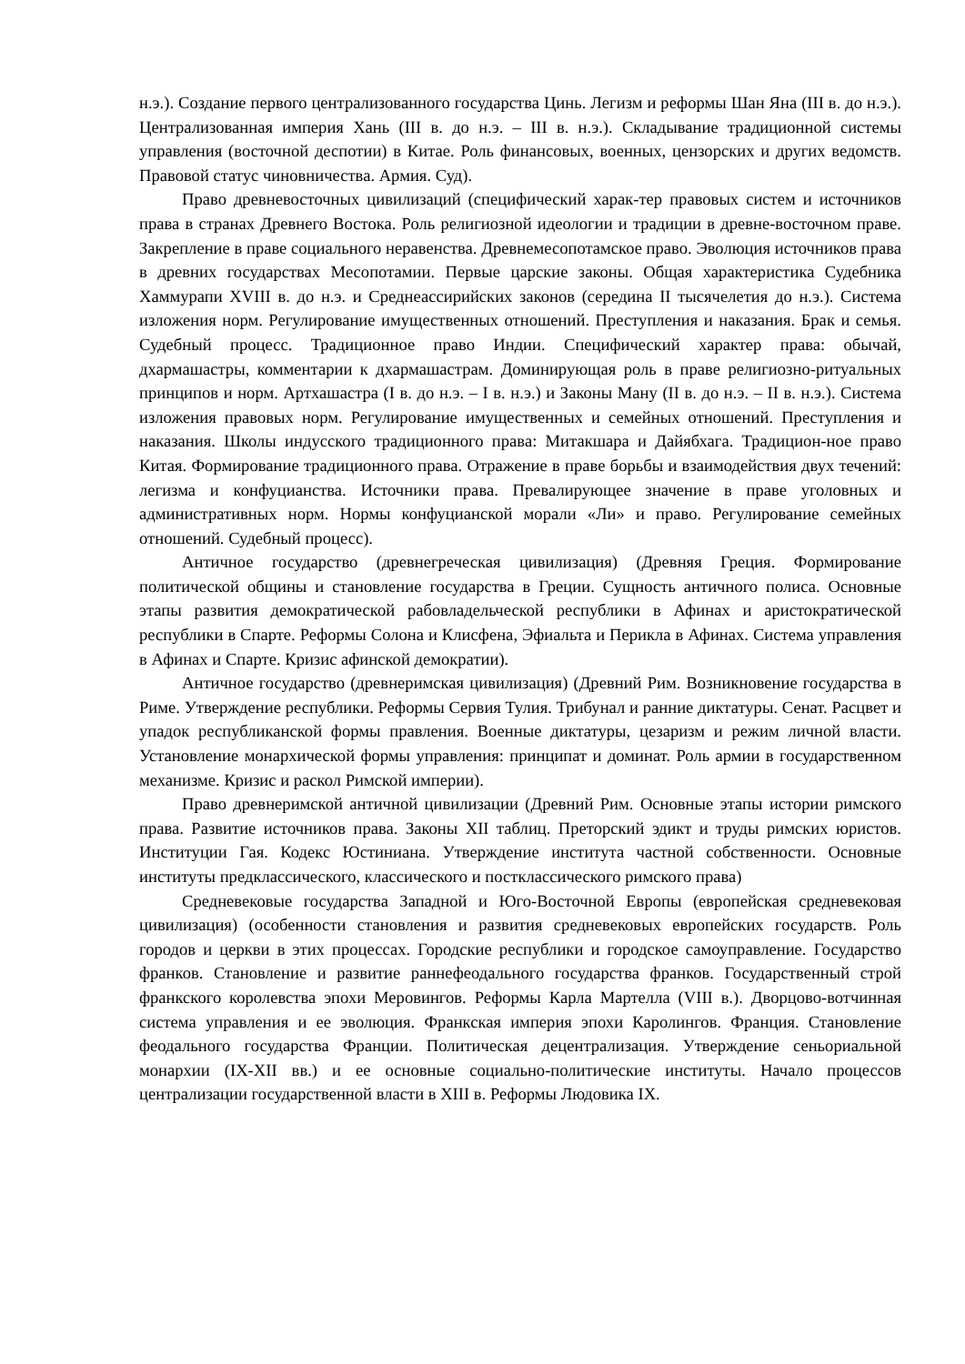н.э.). Создание первого централизованного государства Цинь. Легизм и реформы Шан Яна (III в. до н.э.). Централизованная империя Хань (III в. до н.э. – III в. н.э.). Складывание традиционной системы управления (восточной деспотии) в Китае. Роль финансовых, военных, цензорских и других ведомств. Правовой статус чиновничества. Армия. Суд).
Право древневосточных цивилизаций (специфический харак-тер правовых систем и источников права в странах Древнего Востока. Роль религиозной идеологии и традиции в древне-восточном праве. Закрепление в праве социального неравенства. Древнемесопотамское право. Эволюция источников права в древних государствах Месопотамии. Первые царские законы. Общая характеристика Судебника Хаммурапи XVIII в. до н.э. и Среднеассирийских законов (середина II тысячелетия до н.э.). Система изложения норм. Регулирование имущественных отношений. Преступления и наказания. Брак и семья. Судебный процесс. Традиционное право Индии. Специфический характер права: обычай, дхармашастры, комментарии к дхармашастрам. Доминирующая роль в праве религиозно-ритуальных принципов и норм. Артхашастра (I в. до н.э. – I в. н.э.) и Законы Ману (II в. до н.э. – II в. н.э.). Система изложения правовых норм. Регулирование имущественных и семейных отношений. Преступления и наказания. Школы индусского традиционного права: Митакшара и Дайябхага. Традицион-ное право Китая. Формирование традиционного права. Отражение в праве борьбы и взаимодействия двух течений: легизма и конфуцианства. Источники права. Превалирующее значение в праве уголовных и административных норм. Нормы конфуцианской морали «Ли» и право. Регулирование семейных отношений. Судебный процесс).
Античное государство (древнегреческая цивилизация) (Древняя Греция. Формирование политической общины и становление государства в Греции. Сущность античного полиса. Основные этапы развития демократической рабовладельческой республики в Афинах и аристократической республики в Спарте. Реформы Солона и Клисфена, Эфиальта и Перикла в Афинах. Система управления в Афинах и Спарте. Кризис афинской демократии).
Античное государство (древнеримская цивилизация) (Древний Рим. Возникновение государства в Риме. Утверждение республики. Реформы Сервия Тулия. Трибунал и ранние диктатуры. Сенат. Расцвет и упадок республиканской формы правления. Военные диктатуры, цезаризм и режим личной власти. Установление монархической формы управления: принципат и доминат. Роль армии в государственном механизме. Кризис и раскол Римской империи).
Право древнеримской античной цивилизации (Древний Рим. Основные этапы истории римского права. Развитие источников права. Законы XII таблиц. Преторский эдикт и труды римских юристов. Институции Гая. Кодекс Юстиниана. Утверждение института частной собственности. Основные институты предклассического, классического и постклассического римского права)
Средневековые государства Западной и Юго-Восточной Европы (европейская средневековая цивилизация) (особенности становления и развития средневековых европейских государств. Роль городов и церкви в этих процессах. Городские республики и городское самоуправление. Государство франков. Становление и развитие раннефеодального государства франков. Государственный строй франкского королевства эпохи Меровингов. Реформы Карла Мартелла (VIII в.). Дворцово-вотчинная система управления и ее эволюция. Франкская империя эпохи Каролингов. Франция. Становление феодального государства Франции. Политическая децентрализация. Утверждение сеньориальной монархии (IX-XII вв.) и ее основные социально-политические институты. Начало процессов централизации государственной власти в XIII в. Реформы Людовика IX.